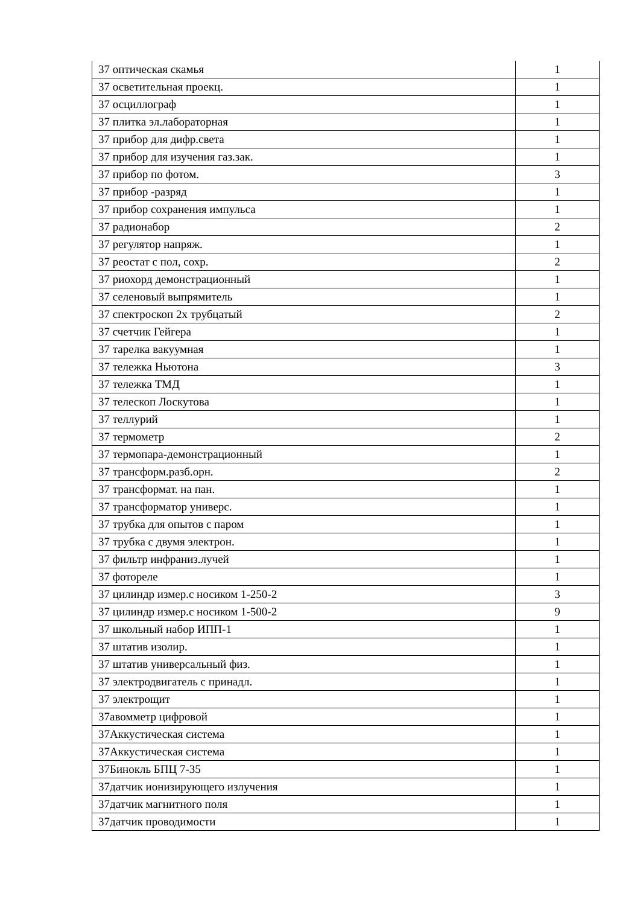| 37 оптическая скамья | 1 |
| 37 осветительная проекц. | 1 |
| 37 осциллограф | 1 |
| 37 плитка эл.лабораторная | 1 |
| 37 прибор для дифр.света | 1 |
| 37 прибор для изучения газ.зак. | 1 |
| 37 прибор по фотом. | 3 |
| 37 прибор -разряд | 1 |
| 37 прибор сохранения импульса | 1 |
| 37 радионабор | 2 |
| 37 регулятор напряж. | 1 |
| 37 реостат с пол, сохр. | 2 |
| 37 риохорд демонстрационный | 1 |
| 37 селеновый выпрямитель | 1 |
| 37 спектроскоп 2х трубцатый | 2 |
| 37 счетчик Гейгера | 1 |
| 37 тарелка вакуумная | 1 |
| 37 тележка Ньютона | 3 |
| 37 тележка ТМД | 1 |
| 37 телескоп Лоскутова | 1 |
| 37 теллурий | 1 |
| 37 термометр | 2 |
| 37 термопара-демонстрационный | 1 |
| 37 трансформ.разб.орн. | 2 |
| 37 трансформат. на пан. | 1 |
| 37 трансформатор универс. | 1 |
| 37 трубка для опытов с паром | 1 |
| 37 трубка с двумя электрон. | 1 |
| 37 фильтр инфраниз.лучей | 1 |
| 37 фотореле | 1 |
| 37 цилиндр измер.с носиком 1-250-2 | 3 |
| 37 цилиндр измер.с носиком 1-500-2 | 9 |
| 37 школьный набор ИПП-1 | 1 |
| 37 штатив изолир. | 1 |
| 37 штатив универсальный физ. | 1 |
| 37 электродвигатель с принадл. | 1 |
| 37 электрощит | 1 |
| 37авомметр цифровой | 1 |
| 37Аккустическая система | 1 |
| 37Аккустическая система | 1 |
| 37Бинокль БПЦ 7-35 | 1 |
| 37датчик ионизирующего излучения | 1 |
| 37датчик магнитного поля | 1 |
| 37датчик проводимости | 1 |